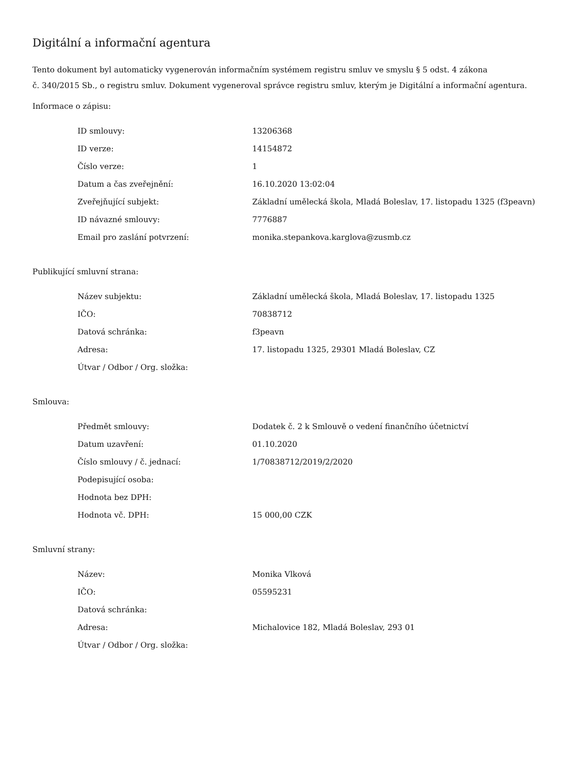Digitální a informační agentura
Tento dokument byl automaticky vygenerován informačním systémem registru smluv ve smyslu § 5 odst. 4 zákona
č. 340/2015 Sb., o registru smluv. Dokument vygeneroval správce registru smluv, kterým je Digitální a informační agentura.
Informace o zápisu:
| ID smlouvy: | 13206368 |
| ID verze: | 14154872 |
| Číslo verze: | 1 |
| Datum a čas zveřejnění: | 16.10.2020 13:02:04 |
| Zveřejňující subjekt: | Základní umělecká škola, Mladá Boleslav, 17. listopadu 1325 (f3peavn) |
| ID návazné smlouvy: | 7776887 |
| Email pro zaslání potvrzení: | monika.stepankova.karglova@zusmb.cz |
Publikující smluvní strana:
| Název subjektu: | Základní umělecká škola, Mladá Boleslav, 17. listopadu 1325 |
| IČO: | 70838712 |
| Datová schránka: | f3peavn |
| Adresa: | 17. listopadu 1325, 29301 Mladá Boleslav, CZ |
| Útvar / Odbor / Org. složka: | |
Smlouva:
| Předmět smlouvy: | Dodatek č. 2 k Smlouvě o vedení finančního účetnictví |
| Datum uzavření: | 01.10.2020 |
| Číslo smlouvy / č. jednací: | 1/70838712/2019/2/2020 |
| Podepisující osoba: | |
| Hodnota bez DPH: | |
| Hodnota vč. DPH: | 15 000,00 CZK |
Smluvní strany:
| Název: | Monika Vlková |
| IČO: | 05595231 |
| Datová schránka: | |
| Adresa: | Michalovice 182, Mladá Boleslav, 293 01 |
| Útvar / Odbor / Org. složka: | |